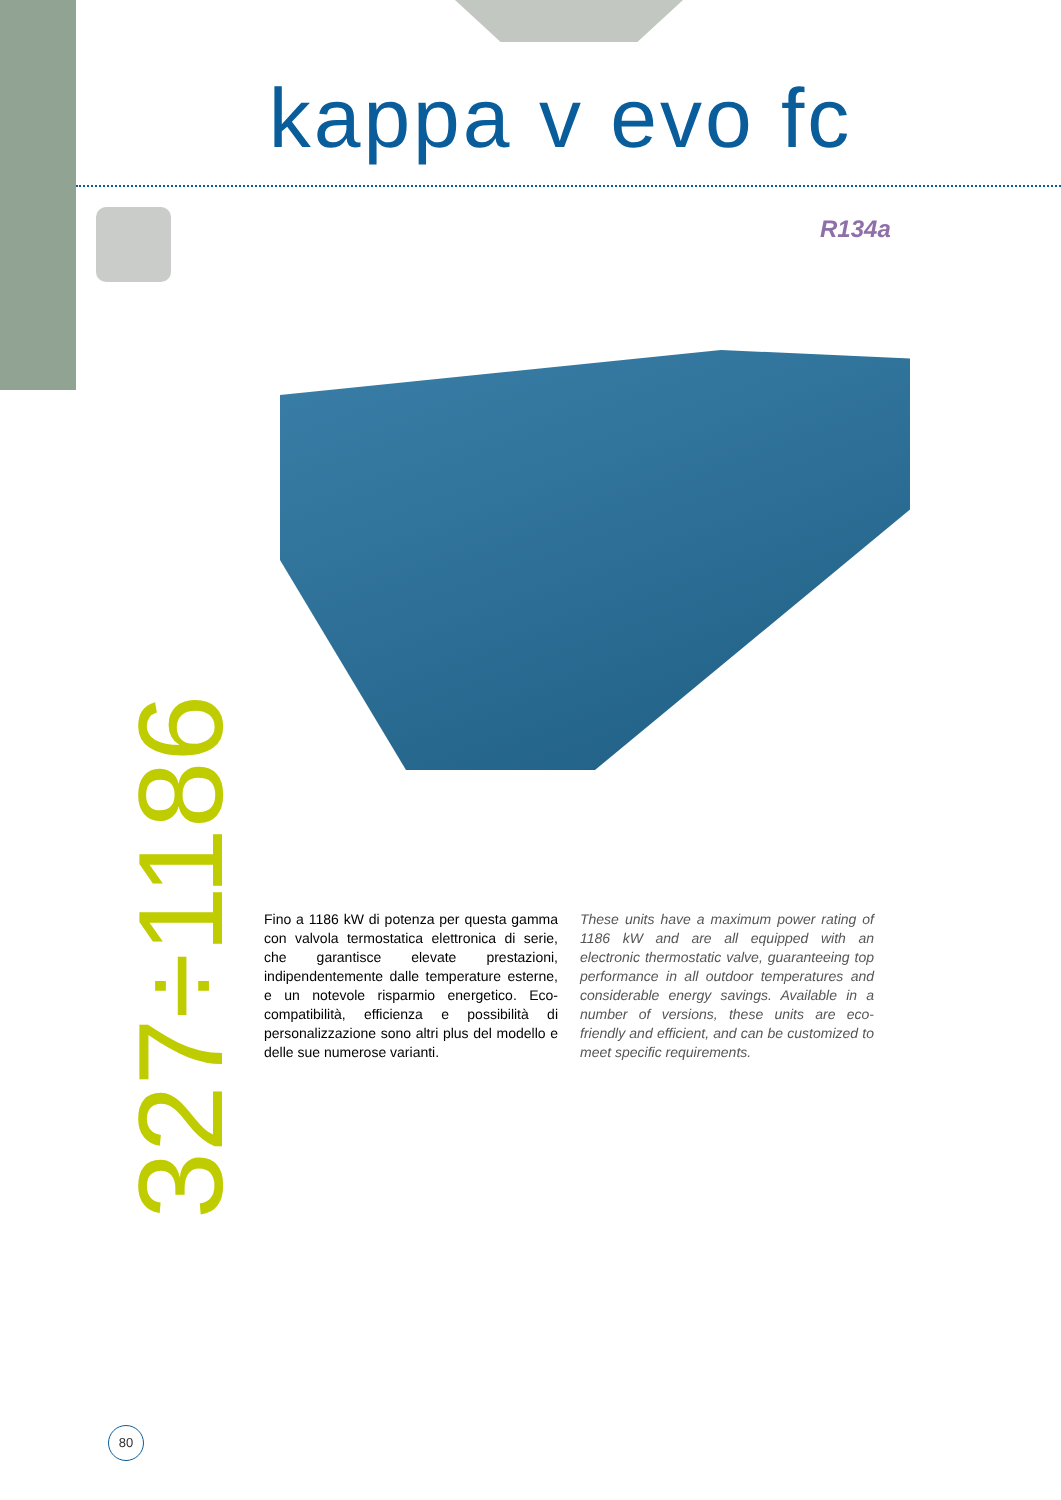kappa v evo fc
R134a
327÷1186
Fino a 1186 kW di potenza per questa gamma con valvola termostatica elettronica di serie, che garantisce elevate prestazioni, indipendentemente dalle temperature esterne, e un notevole risparmio energetico. Eco-compatibilità, efficienza e possibilità di personalizzazione sono altri plus del modello e delle sue numerose varianti.
These units have a maximum power rating of 1186 kW and are all equipped with an electronic thermostatic valve, guaranteeing top performance in all outdoor temperatures and considerable energy savings. Available in a number of versions, these units are eco-friendly and efficient, and can be customized to meet specific requirements.
80